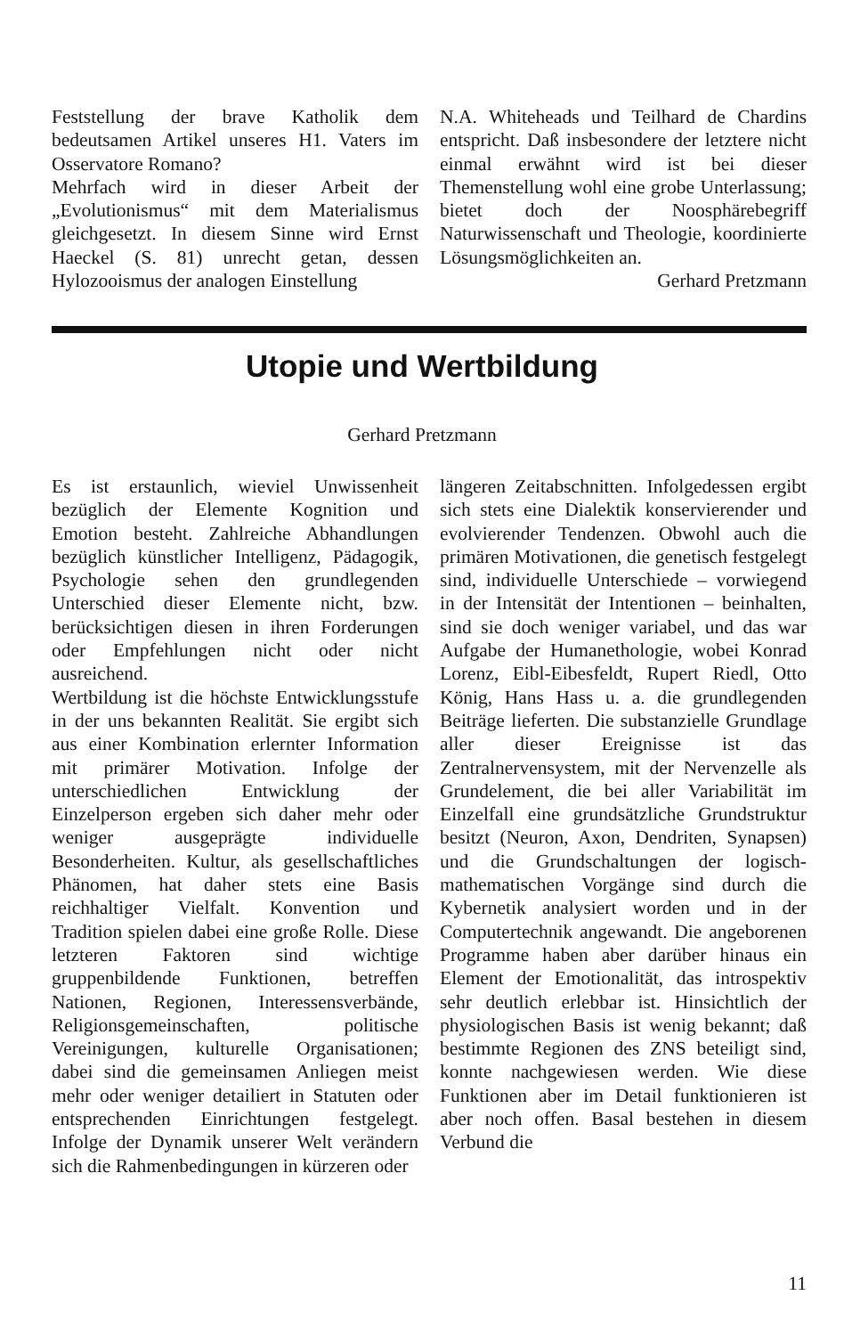Feststellung der brave Katholik dem bedeutsamen Artikel unseres H1. Vaters im Osservatore Romano?
Mehrfach wird in dieser Arbeit der „Evolutionismus“ mit dem Materialismus gleichgesetzt. In diesem Sinne wird Ernst Haeckel (S. 81) unrecht getan, dessen Hylozooismus der analogen Einstellung
N.A. Whiteheads und Teilhard de Chardins entspricht. Daß insbesondere der letztere nicht einmal erwähnt wird ist bei dieser Themenstellung wohl eine grobe Unterlassung; bietet doch der Noosphärebegriff Naturwissenschaft und Theologie, koordinierte Lösungsmöglichkeiten an.
Gerhard Pretzmann
Utopie und Wertbildung
Gerhard Pretzmann
Es ist erstaunlich, wieviel Unwissenheit bezüglich der Elemente Kognition und Emotion besteht. Zahlreiche Abhandlungen bezüglich künstlicher Intelligenz, Pädagogik, Psychologie sehen den grundlegenden Unterschied dieser Elemente nicht, bzw. berücksichtigen diesen in ihren Forderungen oder Empfehlungen nicht oder nicht ausreichend.
Wertbildung ist die höchste Entwicklungsstufe in der uns bekannten Realität. Sie ergibt sich aus einer Kombination erlernter Information mit primärer Motivation. Infolge der unterschiedlichen Entwicklung der Einzelperson ergeben sich daher mehr oder weniger ausgeprägte individuelle Besonderheiten. Kultur, als gesellschaftliches Phänomen, hat daher stets eine Basis reichhaltiger Vielfalt. Konvention und Tradition spielen dabei eine große Rolle. Diese letzteren Faktoren sind wichtige gruppenbildende Funktionen, betreffen Nationen, Regionen, Interessensverbände, Religionsgemeinschaften, politische Vereinigungen, kulturelle Organisationen; dabei sind die gemeinsamen Anliegen meist mehr oder weniger detailiert in Statuten oder entsprechenden Einrichtungen festgelegt. Infolge der Dynamik unserer Welt verändern sich die Rahmenbedingungen in kürzeren oder
längeren Zeitabschnitten. Infolgedessen ergibt sich stets eine Dialektik konservierender und evolvierender Tendenzen. Obwohl auch die primären Motivationen, die genetisch festgelegt sind, individuelle Unterschiede – vorwiegend in der Intensität der Intentionen – beinhalten, sind sie doch weniger variabel, und das war Aufgabe der Humanethologie, wobei Konrad Lorenz, Eibl-Eibesfeldt, Rupert Riedl, Otto König, Hans Hass u. a. die grundlegenden Beiträge lieferten. Die substanzielle Grundlage aller dieser Ereignisse ist das Zentralnervensystem, mit der Nervenzelle als Grundelement, die bei aller Variabilität im Einzelfall eine grundsätzliche Grundstruktur besitzt (Neuron, Axon, Dendriten, Synapsen) und die Grundschaltungen der logisch-mathematischen Vorgänge sind durch die Kybernetik analysiert worden und in der Computertechnik angewandt. Die angeborenen Programme haben aber darüber hinaus ein Element der Emotionalität, das introspektiv sehr deutlich erlebbar ist. Hinsichtlich der physiologischen Basis ist wenig bekannt; daß bestimmte Regionen des ZNS beteiligt sind, konnte nachgewiesen werden. Wie diese Funktionen aber im Detail funktionieren ist aber noch offen. Basal bestehen in diesem Verbund die
11